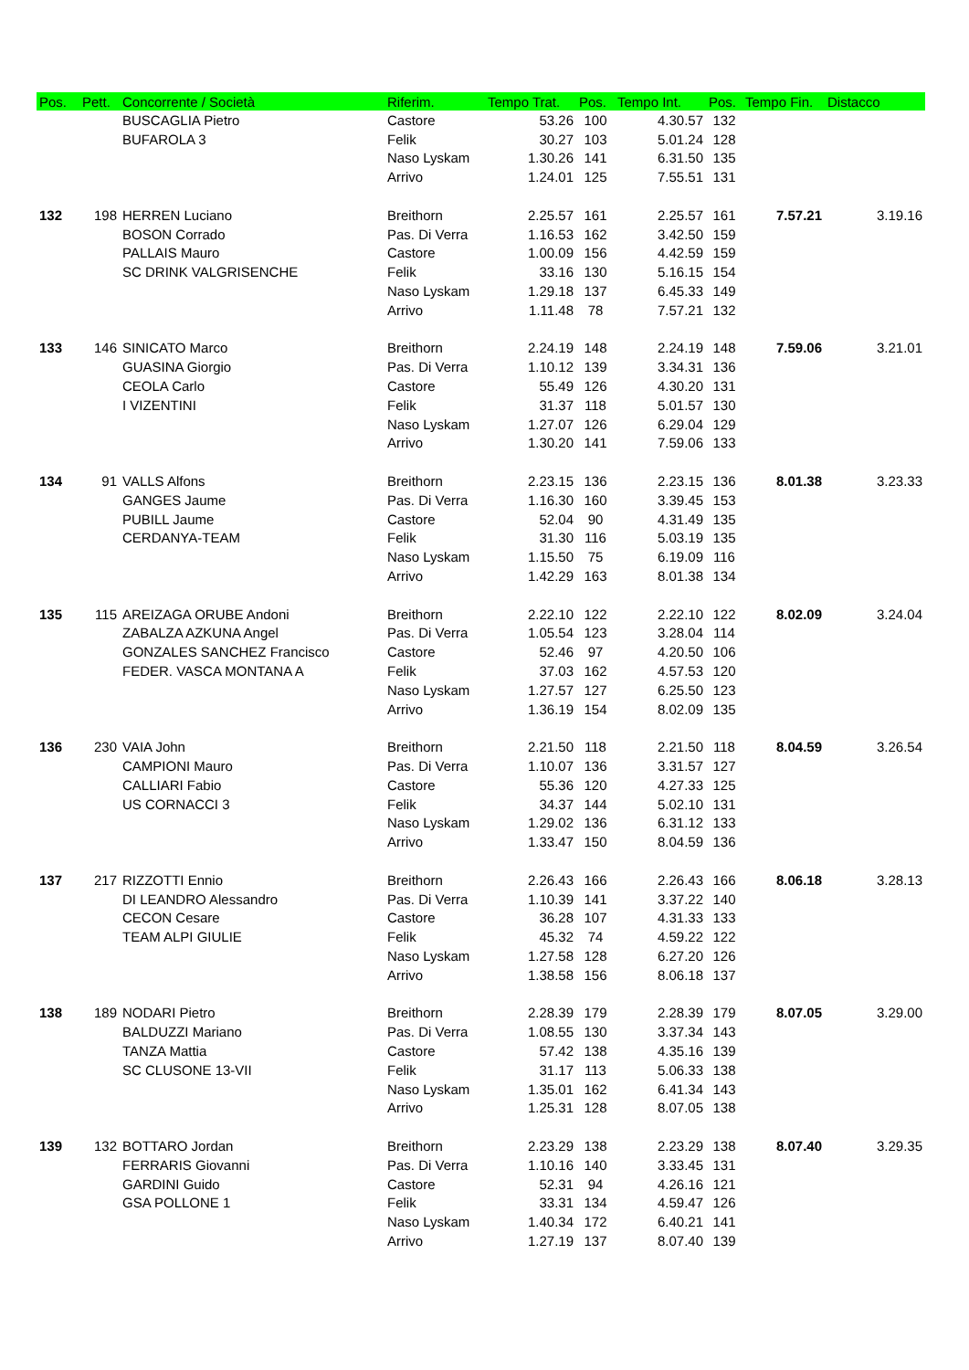| Pos. | Pett. | Concorrente / Società | Riferim. | Tempo Trat. | Pos. | Tempo Int. | Pos. | Tempo Fin. | Distacco |
| --- | --- | --- | --- | --- | --- | --- | --- | --- | --- |
| | | BUSCAGLIA Pietro | Castore | 53.26 | 100 | 4.30.57 | 132 | | |
| | | BUFAROLA 3 | Felik | 30.27 | 103 | 5.01.24 | 128 | | |
| | | | Naso Lyskam | 1.30.26 | 141 | 6.31.50 | 135 | | |
| | | | Arrivo | 1.24.01 | 125 | 7.55.51 | 131 | | |
| 132 | 198 | HERREN Luciano | Breithorn | 2.25.57 | 161 | 2.25.57 | 161 | 7.57.21 | 3.19.16 |
| | | BOSON Corrado | Pas. Di Verra | 1.16.53 | 162 | 3.42.50 | 159 | | |
| | | PALLAIS Mauro | Castore | 1.00.09 | 156 | 4.42.59 | 159 | | |
| | | SC DRINK VALGRISENCHE | Felik | 33.16 | 130 | 5.16.15 | 154 | | |
| | | | Naso Lyskam | 1.29.18 | 137 | 6.45.33 | 149 | | |
| | | | Arrivo | 1.11.48 | 78 | 7.57.21 | 132 | | |
| 133 | 146 | SINICATO Marco | Breithorn | 2.24.19 | 148 | 2.24.19 | 148 | 7.59.06 | 3.21.01 |
| | | GUASINA Giorgio | Pas. Di Verra | 1.10.12 | 139 | 3.34.31 | 136 | | |
| | | CEOLA Carlo | Castore | 55.49 | 126 | 4.30.20 | 131 | | |
| | | I VIZENTINI | Felik | 31.37 | 118 | 5.01.57 | 130 | | |
| | | | Naso Lyskam | 1.27.07 | 126 | 6.29.04 | 129 | | |
| | | | Arrivo | 1.30.20 | 141 | 7.59.06 | 133 | | |
| 134 | 91 | VALLS Alfons | Breithorn | 2.23.15 | 136 | 2.23.15 | 136 | 8.01.38 | 3.23.33 |
| | | GANGES Jaume | Pas. Di Verra | 1.16.30 | 160 | 3.39.45 | 153 | | |
| | | PUBILL Jaume | Castore | 52.04 | 90 | 4.31.49 | 135 | | |
| | | CERDANYA-TEAM | Felik | 31.30 | 116 | 5.03.19 | 135 | | |
| | | | Naso Lyskam | 1.15.50 | 75 | 6.19.09 | 116 | | |
| | | | Arrivo | 1.42.29 | 163 | 8.01.38 | 134 | | |
| 135 | 115 | AREIZAGA ORUBE Andoni | Breithorn | 2.22.10 | 122 | 2.22.10 | 122 | 8.02.09 | 3.24.04 |
| | | ZABALZA AZKUNA Angel | Pas. Di Verra | 1.05.54 | 123 | 3.28.04 | 114 | | |
| | | GONZALES SANCHEZ Francisco | Castore | 52.46 | 97 | 4.20.50 | 106 | | |
| | | FEDER. VASCA MONTANA A | Felik | 37.03 | 162 | 4.57.53 | 120 | | |
| | | | Naso Lyskam | 1.27.57 | 127 | 6.25.50 | 123 | | |
| | | | Arrivo | 1.36.19 | 154 | 8.02.09 | 135 | | |
| 136 | 230 | VAIA John | Breithorn | 2.21.50 | 118 | 2.21.50 | 118 | 8.04.59 | 3.26.54 |
| | | CAMPIONI Mauro | Pas. Di Verra | 1.10.07 | 136 | 3.31.57 | 127 | | |
| | | CALLIARI Fabio | Castore | 55.36 | 120 | 4.27.33 | 125 | | |
| | | US CORNACCI 3 | Felik | 34.37 | 144 | 5.02.10 | 131 | | |
| | | | Naso Lyskam | 1.29.02 | 136 | 6.31.12 | 133 | | |
| | | | Arrivo | 1.33.47 | 150 | 8.04.59 | 136 | | |
| 137 | 217 | RIZZOTTI Ennio | Breithorn | 2.26.43 | 166 | 2.26.43 | 166 | 8.06.18 | 3.28.13 |
| | | DI LEANDRO Alessandro | Pas. Di Verra | 1.10.39 | 141 | 3.37.22 | 140 | | |
| | | CECON Cesare | Castore | 36.28 | 107 | 4.31.33 | 133 | | |
| | | TEAM ALPI GIULIE | Felik | 45.32 | 74 | 4.59.22 | 122 | | |
| | | | Naso Lyskam | 1.27.58 | 128 | 6.27.20 | 126 | | |
| | | | Arrivo | 1.38.58 | 156 | 8.06.18 | 137 | | |
| 138 | 189 | NODARI Pietro | Breithorn | 2.28.39 | 179 | 2.28.39 | 179 | 8.07.05 | 3.29.00 |
| | | BALDUZZI Mariano | Pas. Di Verra | 1.08.55 | 130 | 3.37.34 | 143 | | |
| | | TANZA Mattia | Castore | 57.42 | 138 | 4.35.16 | 139 | | |
| | | SC CLUSONE 13-VII | Felik | 31.17 | 113 | 5.06.33 | 138 | | |
| | | | Naso Lyskam | 1.35.01 | 162 | 6.41.34 | 143 | | |
| | | | Arrivo | 1.25.31 | 128 | 8.07.05 | 138 | | |
| 139 | 132 | BOTTARO Jordan | Breithorn | 2.23.29 | 138 | 2.23.29 | 138 | 8.07.40 | 3.29.35 |
| | | FERRARIS Giovanni | Pas. Di Verra | 1.10.16 | 140 | 3.33.45 | 131 | | |
| | | GARDINI Guido | Castore | 52.31 | 94 | 4.26.16 | 121 | | |
| | | GSA POLLONE 1 | Felik | 33.31 | 134 | 4.59.47 | 126 | | |
| | | | Naso Lyskam | 1.40.34 | 172 | 6.40.21 | 141 | | |
| | | | Arrivo | 1.27.19 | 137 | 8.07.40 | 139 | | |